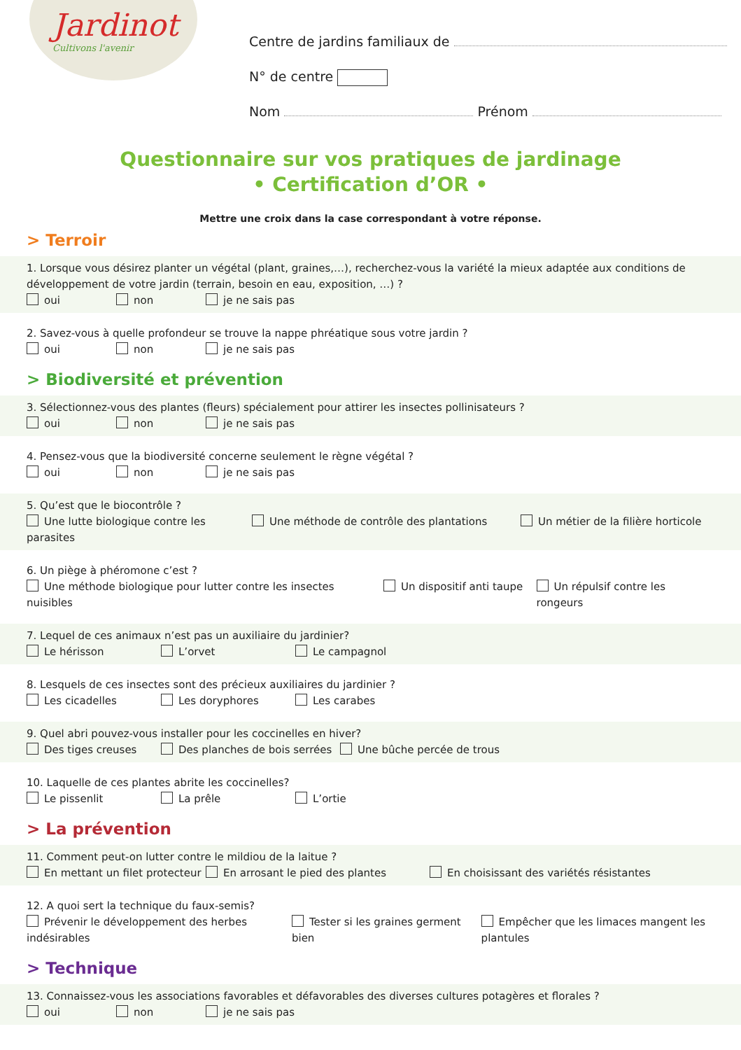Jardinot
Cultivons l'avenir
Centre de jardins familiaux de
N° de centre
Nom Prénom
Questionnaire sur vos pratiques de jardinage
• Certification d’OR •
Mettre une croix dans la case correspondant à votre réponse.
> Terroir
1. Lorsque vous désirez planter un végétal (plant, graines,…), recherchez-vous la variété la mieux adaptée aux conditions de développement de votre jardin (terrain, besoin en eau, exposition, …) ?
oui non je ne sais pas
2. Savez-vous à quelle profondeur se trouve la nappe phréatique sous votre jardin ?
oui non je ne sais pas
> Biodiversité et prévention
3. Sélectionnez-vous des plantes (fleurs) spécialement pour attirer les insectes pollinisateurs ?
oui non je ne sais pas
4. Pensez-vous que la biodiversité concerne seulement le règne végétal ?
oui non je ne sais pas
5. Qu’est que le biocontrôle ?
Une lutte biologique contre les parasites Une méthode de contrôle des plantations Un métier de la filière horticole
6. Un piège à phéromone c’est ?
Une méthode biologique pour lutter contre les insectes nuisibles Un dispositif anti taupe Un répulsif contre les rongeurs
7. Lequel de ces animaux n’est pas un auxiliaire du jardinier?
Le hérisson L’orvet Le campagnol
8. Lesquels de ces insectes sont des précieux auxiliaires du jardinier ?
Les cicadelles Les doryphores Les carabes
9. Quel abri pouvez-vous installer pour les coccinelles en hiver?
Des tiges creuses Des planches de bois serrées Une bûche percée de trous
10. Laquelle de ces plantes abrite les coccinelles?
Le pissenlit La prêle L’ortie
> La prévention
11. Comment peut-on lutter contre le mildiou de la laitue ?
En mettant un filet protecteur En arrosant le pied des plantes En choisissant des variétés résistantes
12. A quoi sert la technique du faux-semis?
Prévenir le développement des herbes indésirables Tester si les graines germent bien Empêcher que les limaces mangent les plantules
> Technique
13. Connaissez-vous les associations favorables et défavorables des diverses cultures potagères et florales ?
oui non je ne sais pas